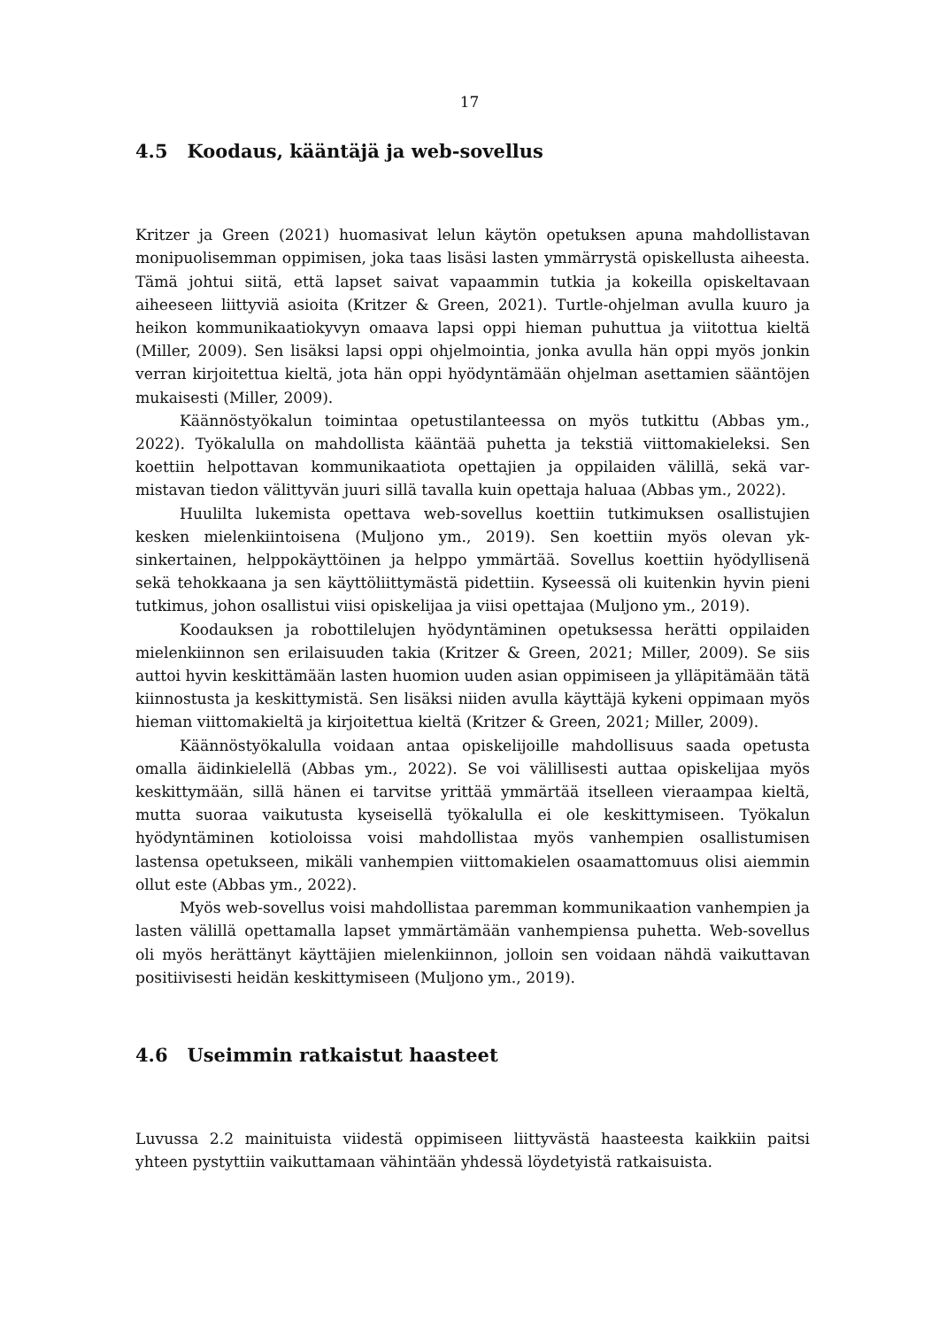17
4.5 Koodaus, kääntäjä ja web-sovellus
Kritzer ja Green (2021) huomasivat lelun käytön opetuksen apuna mahdollista­van monipuolisemman oppimisen, joka taas lisäsi lasten ymmärrystä opiskel­lusta aiheesta. Tämä johtui siitä, että lapset saivat vapaammin tutkia ja kokeilla opiskeltavaan aiheeseen liittyviä asioita (Kritzer & Green, 2021). Turtle-ohjelman avulla kuuro ja heikon kommunikaatiokyvyn omaava lapsi oppi hieman puhut­tua ja viitottua kieltä (Miller, 2009). Sen lisäksi lapsi oppi ohjelmointia, jonka avulla hän oppi myös jonkin verran kirjoitettua kieltä, jota hän oppi hyödyntä­mään ohjelman asettamien sääntöjen mukaisesti (Miller, 2009).
Käännöstyökalun toimintaa opetustilanteessa on myös tutkittu (Abbas ym., 2022). Työkalulla on mahdollista kääntää puhetta ja tekstiä viittomakieleksi. Sen koettiin helpottavan kommunikaatiota opettajien ja oppilaiden välillä, sekä var­mistavan tiedon välittyvän juuri sillä tavalla kuin opettaja haluaa (Abbas ym., 2022).
Huulilta lukemista opettava web-sovellus koettiin tutkimuksen osallistu­jien kesken mielenkiintoisena (Muljono ym., 2019). Sen koettiin myös olevan yk­sinkertainen, helppokäyttöinen ja helppo ymmärtää. Sovellus koettiin hyödylli­senä sekä tehokkaana ja sen käyttöliittymästä pidettiin. Kyseessä oli kuitenkin hyvin pieni tutkimus, johon osallistui viisi opiskelijaa ja viisi opettajaa (Muljono ym., 2019).
Koodauksen ja robottilelujen hyödyntäminen opetuksessa herätti oppilai­den mielenkiinnon sen erilaisuuden takia (Kritzer & Green, 2021; Miller, 2009). Se siis auttoi hyvin keskittämään lasten huomion uuden asian oppimiseen ja yl­läpitämään tätä kiinnostusta ja keskittymistä. Sen lisäksi niiden avulla käyttäjä kykeni oppimaan myös hieman viittomakieltä ja kirjoitettua kieltä (Kritzer & Green, 2021; Miller, 2009).
Käännöstyökalulla voidaan antaa opiskelijoille mahdollisuus saada ope­tusta omalla äidinkielellä (Abbas ym., 2022). Se voi välillisesti auttaa opiskelijaa myös keskittymään, sillä hänen ei tarvitse yrittää ymmärtää itselleen vieraampaa kieltä, mutta suoraa vaikutusta kyseisellä työkalulla ei ole keskittymiseen. Työ­kalun hyödyntäminen kotioloissa voisi mahdollistaa myös vanhempien osallis­tumisen lastensa opetukseen, mikäli vanhempien viittomakielen osaamattomuus olisi aiemmin ollut este (Abbas ym., 2022).
Myös web-sovellus voisi mahdollistaa paremman kommunikaation van­hempien ja lasten välillä opettamalla lapset ymmärtämään vanhempiensa pu­hetta. Web-sovellus oli myös herättänyt käyttäjien mielenkiinnon, jolloin sen voi­daan nähdä vaikuttavan positiivisesti heidän keskittymiseen (Muljono ym., 2019).
4.6 Useimmin ratkaistut haasteet
Luvussa 2.2 mainituista viidestä oppimiseen liittyvästä haasteesta kaikkiin paitsi yhteen pystyttiin vaikuttamaan vähintään yhdessä löydetyistä ratkaisuista.